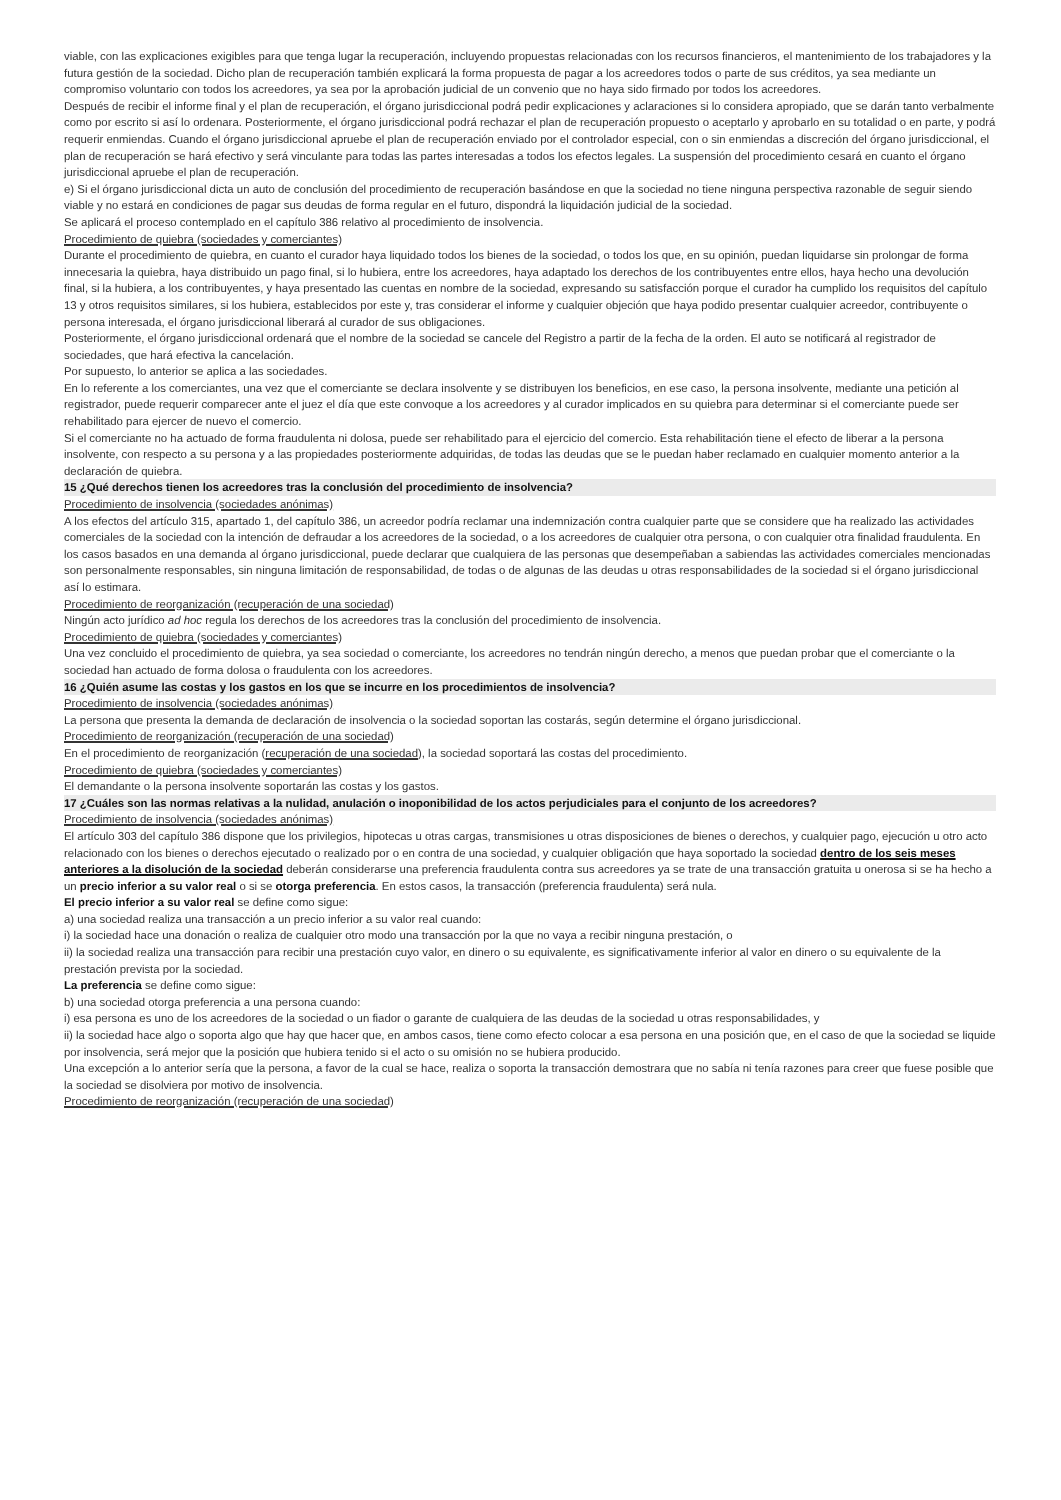viable, con las explicaciones exigibles para que tenga lugar la recuperación, incluyendo propuestas relacionadas con los recursos financieros, el mantenimiento de los trabajadores y la futura gestión de la sociedad. Dicho plan de recuperación también explicará la forma propuesta de pagar a los acreedores todos o parte de sus créditos, ya sea mediante un compromiso voluntario con todos los acreedores, ya sea por la aprobación judicial de un convenio que no haya sido firmado por todos los acreedores.
Después de recibir el informe final y el plan de recuperación, el órgano jurisdiccional podrá pedir explicaciones y aclaraciones si lo considera apropiado, que se darán tanto verbalmente como por escrito si así lo ordenara. Posteriormente, el órgano jurisdiccional podrá rechazar el plan de recuperación propuesto o aceptarlo y aprobarlo en su totalidad o en parte, y podrá requerir enmiendas. Cuando el órgano jurisdiccional apruebe el plan de recuperación enviado por el controlador especial, con o sin enmiendas a discreción del órgano jurisdiccional, el plan de recuperación se hará efectivo y será vinculante para todas las partes interesadas a todos los efectos legales. La suspensión del procedimiento cesará en cuanto el órgano jurisdiccional apruebe el plan de recuperación.
e) Si el órgano jurisdiccional dicta un auto de conclusión del procedimiento de recuperación basándose en que la sociedad no tiene ninguna perspectiva razonable de seguir siendo viable y no estará en condiciones de pagar sus deudas de forma regular en el futuro, dispondrá la liquidación judicial de la sociedad.
Se aplicará el proceso contemplado en el capítulo 386 relativo al procedimiento de insolvencia.
Procedimiento de quiebra (sociedades y comerciantes)
Durante el procedimiento de quiebra, en cuanto el curador haya liquidado todos los bienes de la sociedad, o todos los que, en su opinión, puedan liquidarse sin prolongar de forma innecesaria la quiebra, haya distribuido un pago final, si lo hubiera, entre los acreedores, haya adaptado los derechos de los contribuyentes entre ellos, haya hecho una devolución final, si la hubiera, a los contribuyentes, y haya presentado las cuentas en nombre de la sociedad, expresando su satisfacción porque el curador ha cumplido los requisitos del capítulo 13 y otros requisitos similares, si los hubiera, establecidos por este y, tras considerar el informe y cualquier objeción que haya podido presentar cualquier acreedor, contribuyente o persona interesada, el órgano jurisdiccional liberará al curador de sus obligaciones.
Posteriormente, el órgano jurisdiccional ordenará que el nombre de la sociedad se cancele del Registro a partir de la fecha de la orden. El auto se notificará al registrador de sociedades, que hará efectiva la cancelación.
Por supuesto, lo anterior se aplica a las sociedades.
En lo referente a los comerciantes, una vez que el comerciante se declara insolvente y se distribuyen los beneficios, en ese caso, la persona insolvente, mediante una petición al registrador, puede requerir comparecer ante el juez el día que este convoque a los acreedores y al curador implicados en su quiebra para determinar si el comerciante puede ser rehabilitado para ejercer de nuevo el comercio.
Si el comerciante no ha actuado de forma fraudulenta ni dolosa, puede ser rehabilitado para el ejercicio del comercio. Esta rehabilitación tiene el efecto de liberar a la persona insolvente, con respecto a su persona y a las propiedades posteriormente adquiridas, de todas las deudas que se le puedan haber reclamado en cualquier momento anterior a la declaración de quiebra.
15 ¿Qué derechos tienen los acreedores tras la conclusión del procedimiento de insolvencia?
Procedimiento de insolvencia (sociedades anónimas)
A los efectos del artículo 315, apartado 1, del capítulo 386, un acreedor podría reclamar una indemnización contra cualquier parte que se considere que ha realizado las actividades comerciales de la sociedad con la intención de defraudar a los acreedores de la sociedad, o a los acreedores de cualquier otra persona, o con cualquier otra finalidad fraudulenta. En los casos basados en una demanda al órgano jurisdiccional, puede declarar que cualquiera de las personas que desempeñaban a sabiendas las actividades comerciales mencionadas son personalmente responsables, sin ninguna limitación de responsabilidad, de todas o de algunas de las deudas u otras responsabilidades de la sociedad si el órgano jurisdiccional así lo estimara.
Procedimiento de reorganización (recuperación de una sociedad)
Ningún acto jurídico ad hoc regula los derechos de los acreedores tras la conclusión del procedimiento de insolvencia.
Procedimiento de quiebra (sociedades y comerciantes)
Una vez concluido el procedimiento de quiebra, ya sea sociedad o comerciante, los acreedores no tendrán ningún derecho, a menos que puedan probar que el comerciante o la sociedad han actuado de forma dolosa o fraudulenta con los acreedores.
16 ¿Quién asume las costas y los gastos en los que se incurre en los procedimientos de insolvencia?
Procedimiento de insolvencia (sociedades anónimas)
La persona que presenta la demanda de declaración de insolvencia o la sociedad soportan las costarás, según determine el órgano jurisdiccional.
Procedimiento de reorganización (recuperación de una sociedad)
En el procedimiento de reorganización (recuperación de una sociedad), la sociedad soportará las costas del procedimiento.
Procedimiento de quiebra (sociedades y comerciantes)
El demandante o la persona insolvente soportarán las costas y los gastos.
17 ¿Cuáles son las normas relativas a la nulidad, anulación o inoponibilidad de los actos perjudiciales para el conjunto de los acreedores?
Procedimiento de insolvencia (sociedades anónimas)
El artículo 303 del capítulo 386 dispone que los privilegios, hipotecas u otras cargas, transmisiones u otras disposiciones de bienes o derechos, y cualquier pago, ejecución u otro acto relacionado con los bienes o derechos ejecutado o realizado por o en contra de una sociedad, y cualquier obligación que haya soportado la sociedad dentro de los seis meses anteriores a la disolución de la sociedad deberán considerarse una preferencia fraudulenta contra sus acreedores ya se trate de una transacción gratuita u onerosa si se ha hecho a un precio inferior a su valor real o si se otorga preferencia. En estos casos, la transacción (preferencia fraudulenta) será nula.
El precio inferior a su valor real se define como sigue:
a) una sociedad realiza una transacción a un precio inferior a su valor real cuando:
i) la sociedad hace una donación o realiza de cualquier otro modo una transacción por la que no vaya a recibir ninguna prestación, o
ii) la sociedad realiza una transacción para recibir una prestación cuyo valor, en dinero o su equivalente, es significativamente inferior al valor en dinero o su equivalente de la prestación prevista por la sociedad.
La preferencia se define como sigue:
b) una sociedad otorga preferencia a una persona cuando:
i) esa persona es uno de los acreedores de la sociedad o un fiador o garante de cualquiera de las deudas de la sociedad u otras responsabilidades, y
ii) la sociedad hace algo o soporta algo que hay que hacer que, en ambos casos, tiene como efecto colocar a esa persona en una posición que, en el caso de que la sociedad se liquide por insolvencia, será mejor que la posición que hubiera tenido si el acto o su omisión no se hubiera producido.
Una excepción a lo anterior sería que la persona, a favor de la cual se hace, realiza o soporta la transacción demostrara que no sabía ni tenía razones para creer que fuese posible que la sociedad se disolviera por motivo de insolvencia.
Procedimiento de reorganización (recuperación de una sociedad)